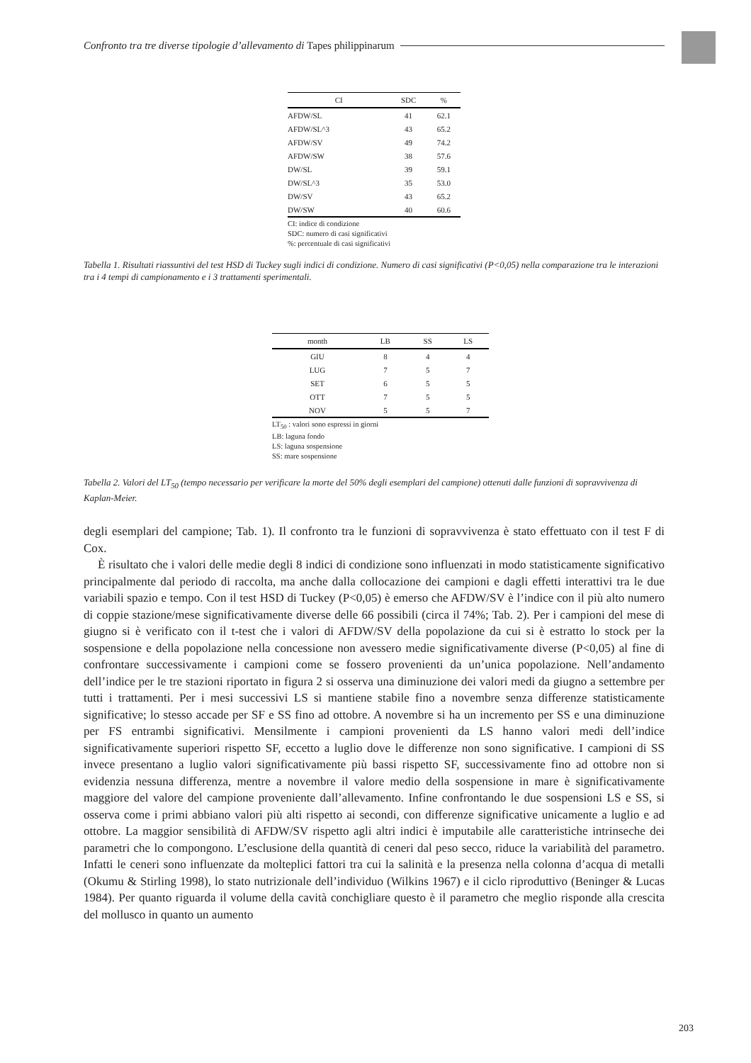Confronto tra tre diverse tipologie d’allevamento di Tapes philippinarum
| CI | SDC | % |
| --- | --- | --- |
| AFDW/SL | 41 | 62.1 |
| AFDW/SL^3 | 43 | 65.2 |
| AFDW/SV | 49 | 74.2 |
| AFDW/SW | 38 | 57.6 |
| DW/SL | 39 | 59.1 |
| DW/SL^3 | 35 | 53.0 |
| DW/SV | 43 | 65.2 |
| DW/SW | 40 | 60.6 |
CI: indice di condizione
SDC: numero di casi significativi
%: percentuale di casi significativi
Tabella 1. Risultati riassuntivi del test HSD di Tuckey sugli indici di condizione. Numero di casi significativi (P<0,05) nella comparazione tra le interazioni tra i 4 tempi di campionamento e i 3 trattamenti sperimentali.
| month | LB | SS | LS |
| --- | --- | --- | --- |
| GIU | 8 | 4 | 4 |
| LUG | 7 | 5 | 7 |
| SET | 6 | 5 | 5 |
| OTT | 7 | 5 | 5 |
| NOV | 5 | 5 | 7 |
LT<sub>50</sub> : valori sono espressi in giorni
LB: laguna fondo
LS: laguna sospensione
SS: mare sospensione
Tabella 2. Valori del LT<sub>50</sub> (tempo necessario per verificare la morte del 50% degli esemplari del campione) ottenuti dalle funzioni di sopravvivenza di Kaplan-Meier.
degli esemplari del campione; Tab. 1). Il confronto tra le funzioni di sopravvivenza è stato effettuato con il test F di Cox.
È risultato che i valori delle medie degli 8 indici di condizione sono influenzati in modo statisticamente significativo principalmente dal periodo di raccolta, ma anche dalla collocazione dei campioni e dagli effetti interattivi tra le due variabili spazio e tempo. Con il test HSD di Tuckey (P<0,05) è emerso che AFDW/SV è l’indice con il più alto numero di coppie stazione/mese significativamente diverse delle 66 possibili (circa il 74%; Tab. 2). Per i campioni del mese di giugno si è verificato con il t-test che i valori di AFDW/SV della popolazione da cui si è estratto lo stock per la sospensione e della popolazione nella concessione non avessero medie significativamente diverse (P<0,05) al fine di confrontare successivamente i campioni come se fossero provenienti da un’unica popolazione. Nell’andamento dell’indice per le tre stazioni riportato in figura 2 si osserva una diminuzione dei valori medi da giugno a settembre per tutti i trattamenti. Per i mesi successivi LS si mantiene stabile fino a novembre senza differenze statisticamente significative; lo stesso accade per SF e SS fino ad ottobre. A novembre si ha un incremento per SS e una diminuzione per FS entrambi significativi. Mensilmente i campioni provenienti da LS hanno valori medi dell’indice significativamente superiori rispetto SF, eccetto a luglio dove le differenze non sono significative. I campioni di SS invece presentano a luglio valori significativamente più bassi rispetto SF, successivamente fino ad ottobre non si evidenzia nessuna differenza, mentre a novembre il valore medio della sospensione in mare è significativamente maggiore del valore del campione proveniente dall’allevamento. Infine confrontando le due sospensioni LS e SS, si osserva come i primi abbiano valori più alti rispetto ai secondi, con differenze significative unicamente a luglio e ad ottobre. La maggior sensibilità di AFDW/SV rispetto agli altri indici è imputabile alle caratteristiche intrinseche dei parametri che lo compongono. L’esclusione della quantità di ceneri dal peso secco, riduce la variabilità del parametro. Infatti le ceneri sono influenzate da molteplici fattori tra cui la salinità e la presenza nella colonna d’acqua di metalli (Okumu & Stirling 1998), lo stato nutrizionale dell’individuo (Wilkins 1967) e il ciclo riproduttivo (Beninger & Lucas 1984). Per quanto riguarda il volume della cavità conchigliare questo è il parametro che meglio risponde alla crescita del mollusco in quanto un aumento
203